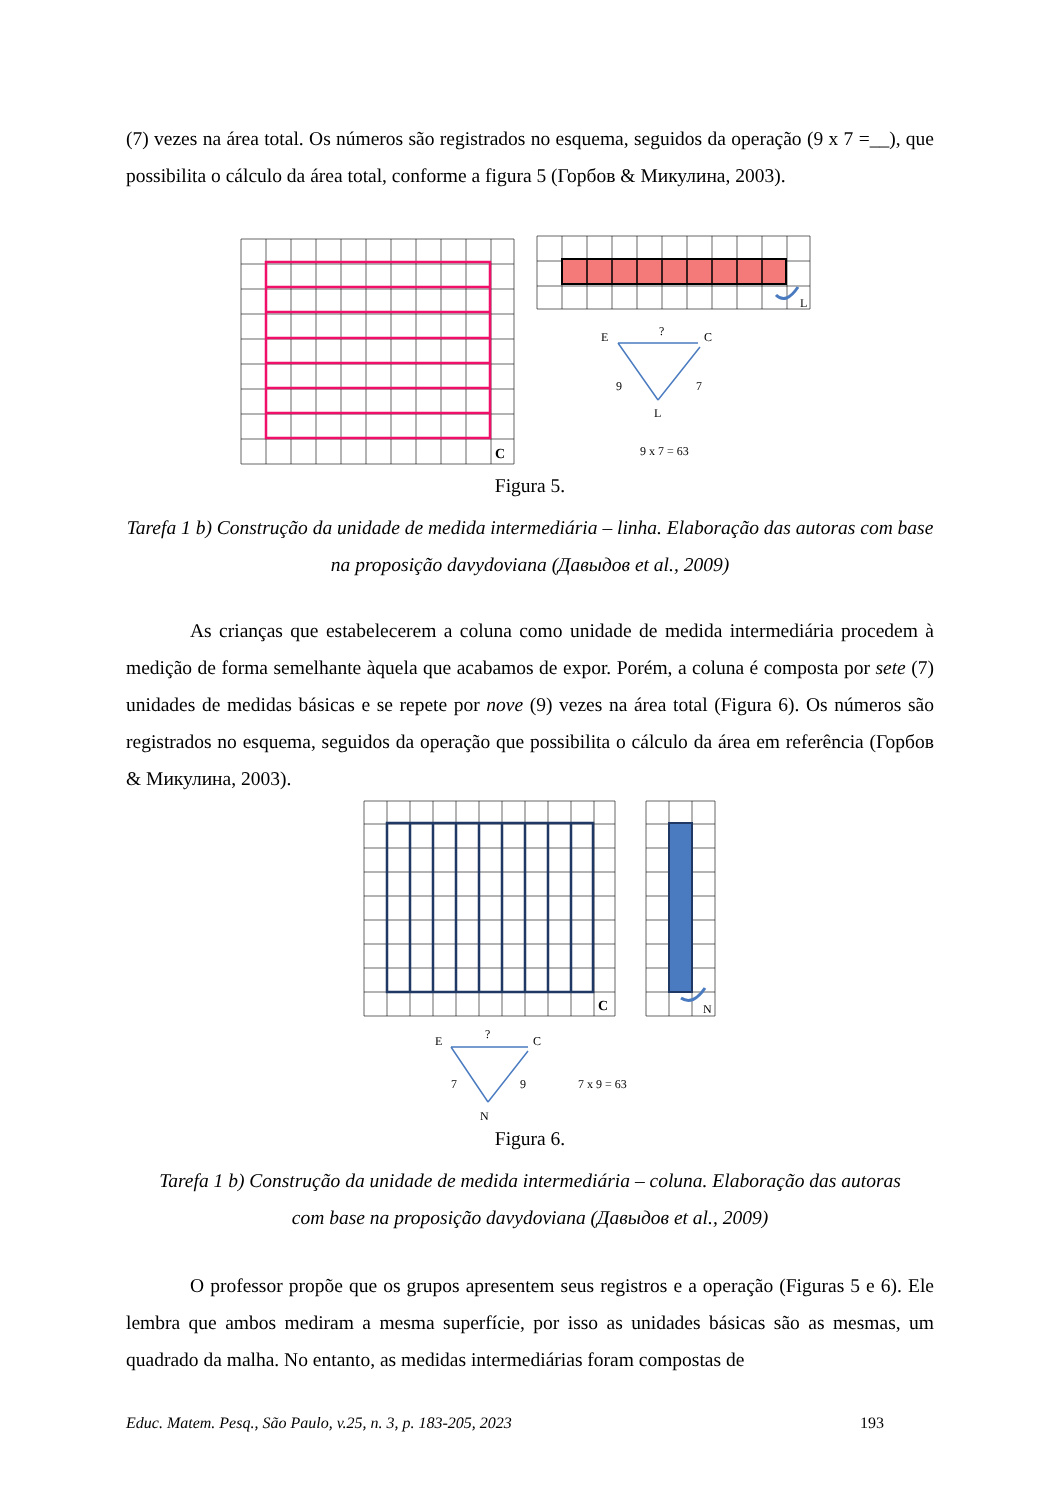(7) vezes na área total. Os números são registrados no esquema, seguidos da operação (9 x 7 =__), que possibilita o cálculo da área total, conforme a figura 5 (Горбов & Микулина, 2003).
C
L
E
?
C
9
7
L
9 x 7 = 63
Figura 5.
Tarefa 1 b) Construção da unidade de medida intermediária – linha. Elaboração das autoras com base na proposição davydoviana (Давыдов et al., 2009)
As crianças que estabelecerem a coluna como unidade de medida intermediária procedem à medição de forma semelhante àquela que acabamos de expor. Porém, a coluna é composta por sete (7) unidades de medidas básicas e se repete por nove (9) vezes na área total (Figura 6). Os números são registrados no esquema, seguidos da operação que possibilita o cálculo da área em referência (Горбов & Микулина, 2003).
C
N
E
?
C
7
9
N
7 x 9 = 63
Figura 6.
Tarefa 1 b) Construção da unidade de medida intermediária – coluna. Elaboração das autoras com base na proposição davydoviana (Давыдов et al., 2009)
O professor propõe que os grupos apresentem seus registros e a operação (Figuras 5 e 6). Ele lembra que ambos mediram a mesma superfície, por isso as unidades básicas são as mesmas, um quadrado da malha. No entanto, as medidas intermediárias foram compostas de
Educ. Matem. Pesq., São Paulo, v.25, n. 3, p. 183-205, 2023 193